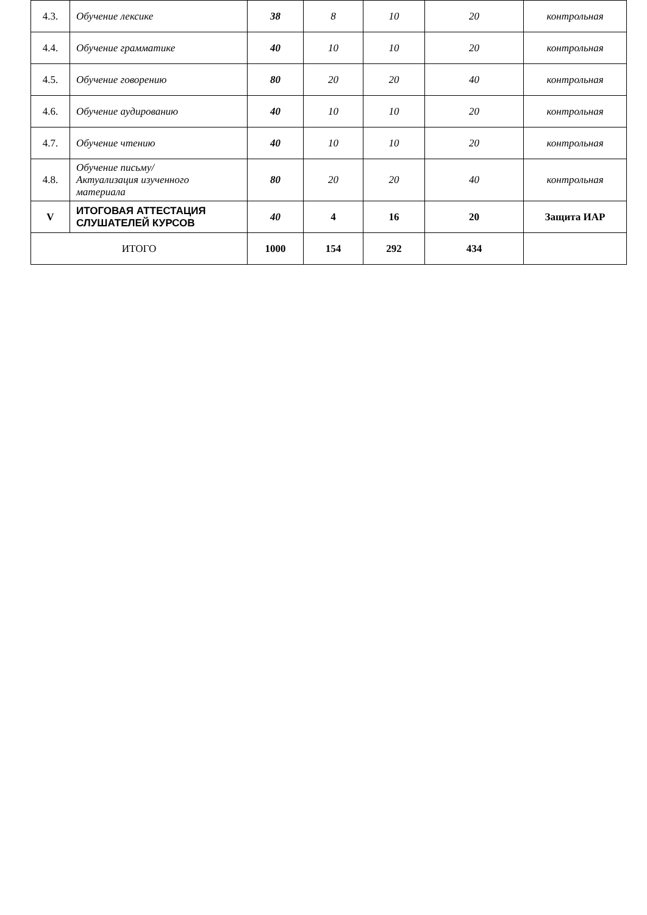| 4.3. | Обучение лексике | 38 | 8 | 10 | 20 | контрольная |
| 4.4. | Обучение грамматике | 40 | 10 | 10 | 20 | контрольная |
| 4.5. | Обучение говорению | 80 | 20 | 20 | 40 | контрольная |
| 4.6. | Обучение аудированию | 40 | 10 | 10 | 20 | контрольная |
| 4.7. | Обучение чтению | 40 | 10 | 10 | 20 | контрольная |
| 4.8. | Обучение письму/ Актуализация изученного материала | 80 | 20 | 20 | 40 | контрольная |
| V | ИТОГОВАЯ АТТЕСТАЦИЯ СЛУШАТЕЛЕЙ КУРСОВ | 40 | 4 | 16 | 20 | Защита ИАР |
| ИТОГО | | 1000 | 154 | 292 | 434 | |